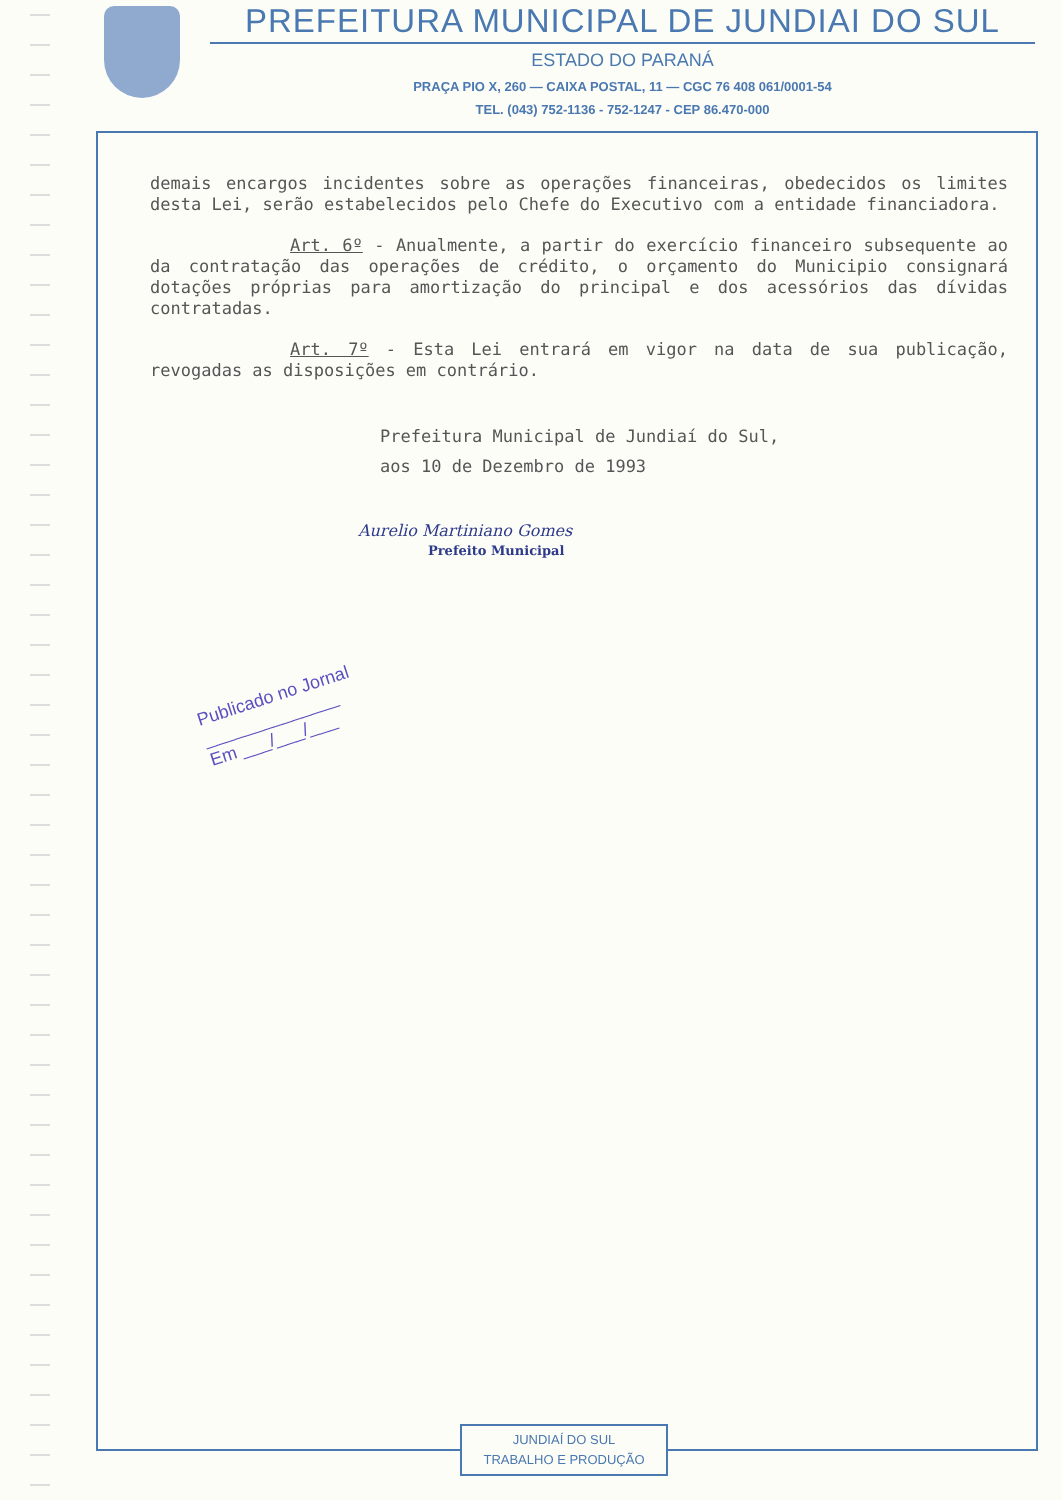PREFEITURA MUNICIPAL DE JUNDIAI DO SUL
ESTADO DO PARANÁ
PRAÇA PIO X, 260 — CAIXA POSTAL, 11 — CGC 76 408 061/0001-54
TEL. (043) 752-1136 - 752-1247 - CEP 86.470-000
demais encargos incidentes sobre as operações financeiras, obedecidos os limites desta Lei, serão estabelecidos pelo Chefe do Executivo com a entidade financiadora.
Art. 6º - Anualmente, a partir do exercício financeiro subsequente ao da contratação das operações de crédito, o orçamento do Municipio consignará dotações próprias para amortização do principal e dos acessórios das dívidas contratadas.
Art. 7º - Esta Lei entrará em vigor na data de sua publicação, revogadas as disposições em contrário.
Prefeitura Municipal de Jundiaí do Sul,
aos 10 de Dezembro de 1993
Aurelio Martiniano Gomes
Prefeito Municipal
Publicado no Jornal
______________
Em ___/___/___
JUNDIAÍ DO SUL
TRABALHO E PRODUÇÃO